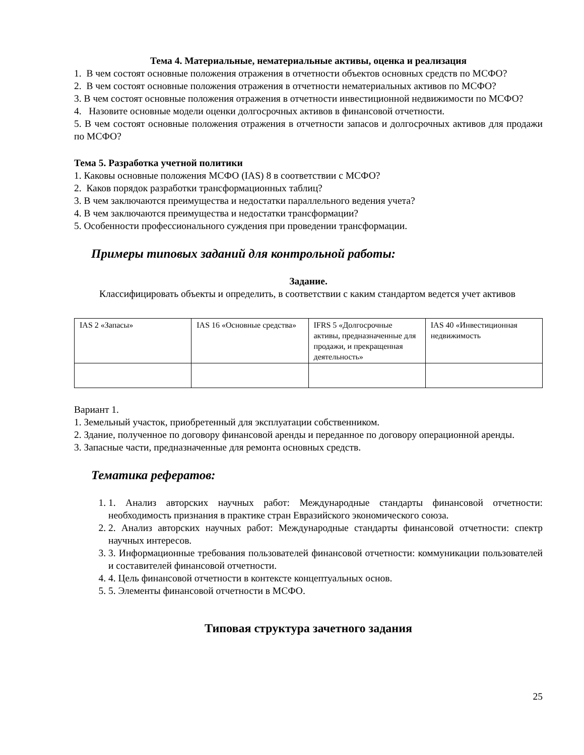Тема 4. Материальные, нематериальные активы, оценка и реализация
1. В чем состоят основные положения отражения в отчетности объектов основных средств по МСФО?
2. В чем состоят основные положения отражения в отчетности нематериальных активов по МСФО?
3. В чем состоят основные положения отражения в отчетности инвестиционной недвижимости по МСФО?
4. Назовите основные модели оценки долгосрочных активов в финансовой отчетности.
5. В чем состоят основные положения отражения в отчетности запасов и долгосрочных активов для продажи по МСФО?
Тема 5. Разработка учетной политики
1. Каковы основные положения МСФО (IAS) 8 в соответствии с МСФО?
2. Каков порядок разработки трансформационных таблиц?
3. В чем заключаются преимущества и недостатки параллельного ведения учета?
4. В чем заключаются преимущества и недостатки трансформации?
5. Особенности профессионального суждения при проведении трансформации.
Примеры типовых заданий для контрольной работы:
Задание.
Классифицировать объекты и определить, в соответствии с каким стандартом ведется учет активов
| IAS 2 «Запасы» | IAS 16 «Основные средства» | IFRS 5 «Долгосрочные активы, предназначенные для продажи, и прекращенная деятельность» | IAS 40 «Инвестиционная недвижимость |
Вариант 1.
1. Земельный участок, приобретенный для эксплуатации собственником.
2. Здание, полученное по договору финансовой аренды и переданное по договору операционной аренды.
3. Запасные части, предназначенные для ремонта основных средств.
Тематика рефератов:
1. 1. Анализ авторских научных работ: Международные стандарты финансовой отчетности: необходимость признания в практике стран Евразийского экономического союза.
2. 2. Анализ авторских научных работ: Международные стандарты финансовой отчетности: спектр научных интересов.
3. 3. Информационные требования пользователей финансовой отчетности: коммуникации пользователей и составителей финансовой отчетности.
4. 4. Цель финансовой отчетности в контексте концептуальных основ.
5. 5. Элементы финансовой отчетности в МСФО.
Типовая структура зачетного задания
25